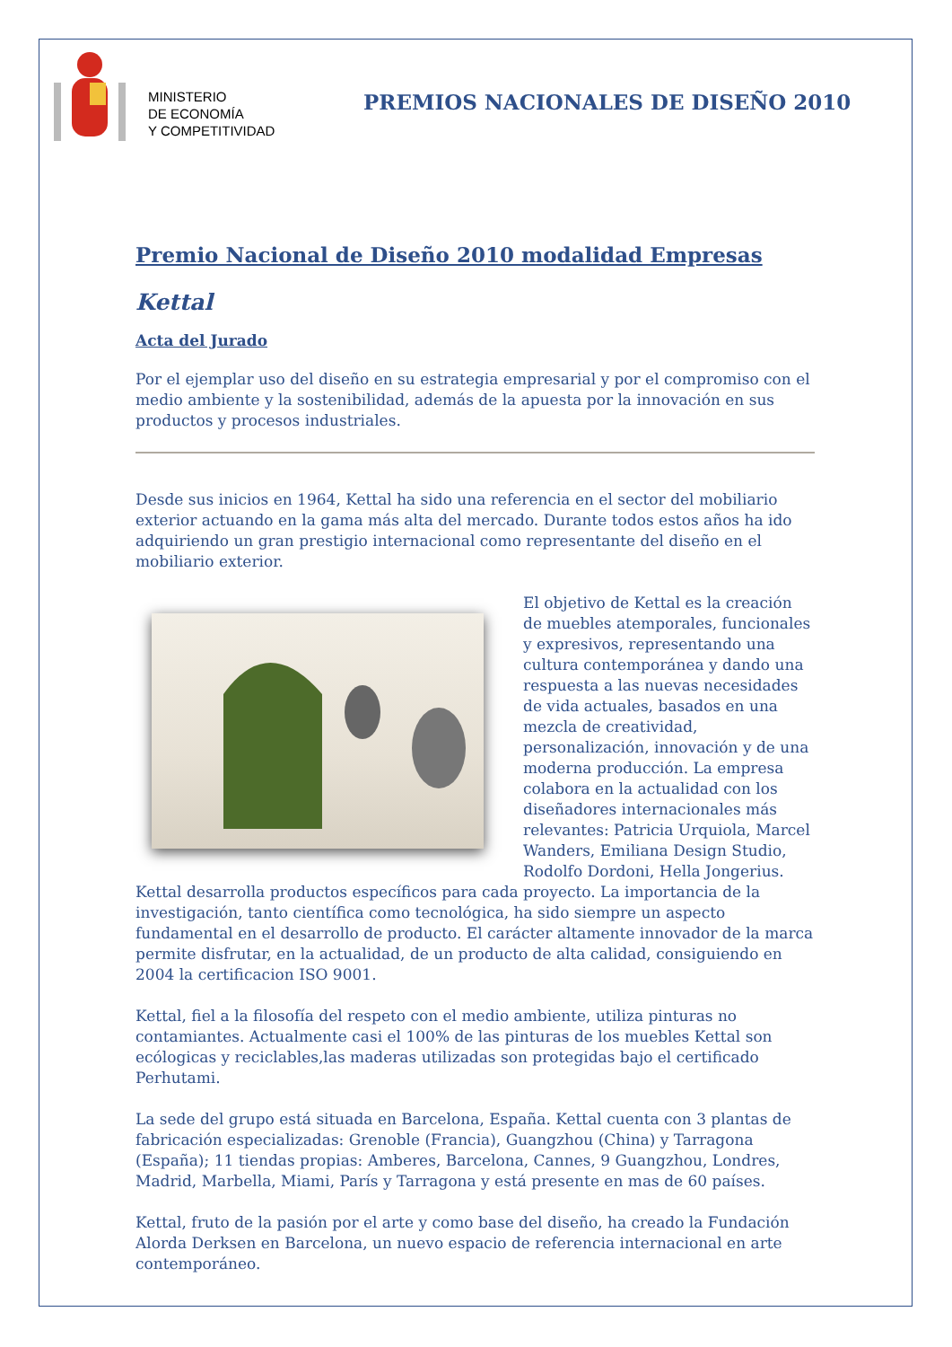MINISTERIO
DE ECONOMÍA
Y COMPETITIVIDAD
PREMIOS NACIONALES DE DISEÑO 2010
Premio Nacional de Diseño 2010 modalidad Empresas
Kettal
Acta del Jurado
Por el ejemplar uso del diseño en su estrategia empresarial y por el compromiso con el medio ambiente y la sostenibilidad, además de la apuesta por la innovación en sus productos y procesos industriales.
Desde sus inicios en 1964, Kettal ha sido una referencia en el sector del mobiliario exterior actuando en la gama más alta del mercado. Durante todos estos años ha ido adquiriendo un gran prestigio internacional como representante del diseño en el mobiliario exterior.
El objetivo de Kettal es la creación de muebles atemporales, funcionales y expresivos, representando una cultura contemporánea y dando una respuesta a las nuevas necesidades de vida actuales, basados en una mezcla de creatividad, personalización, innovación y de una moderna producción. La empresa colabora en la actualidad con los diseñadores internacionales más relevantes: Patricia Urquiola, Marcel Wanders, Emiliana Design Studio, Rodolfo Dordoni, Hella Jongerius. Kettal desarrolla productos específicos para cada proyecto. La importancia de la investigación, tanto científica como tecnológica, ha sido siempre un aspecto fundamental en el desarrollo de producto. El carácter altamente innovador de la marca permite disfrutar, en la actualidad, de un producto de alta calidad, consiguiendo en 2004 la certificacion ISO 9001.
Kettal, fiel a la filosofía del respeto con el medio ambiente, utiliza pinturas no contamiantes. Actualmente casi el 100% de las pinturas de los muebles Kettal son ecólogicas y reciclables,las maderas utilizadas son protegidas bajo el certificado Perhutami.
La sede del grupo está situada en Barcelona, España. Kettal cuenta con 3 plantas de fabricación especializadas: Grenoble (Francia), Guangzhou (China) y Tarragona (España); 11 tiendas propias: Amberes, Barcelona, Cannes, 9 Guangzhou, Londres, Madrid, Marbella, Miami, París y Tarragona y está presente en mas de 60 países.
Kettal, fruto de la pasión por el arte y como base del diseño, ha creado la Fundación Alorda Derksen en Barcelona, un nuevo espacio de referencia internacional en arte contemporáneo.